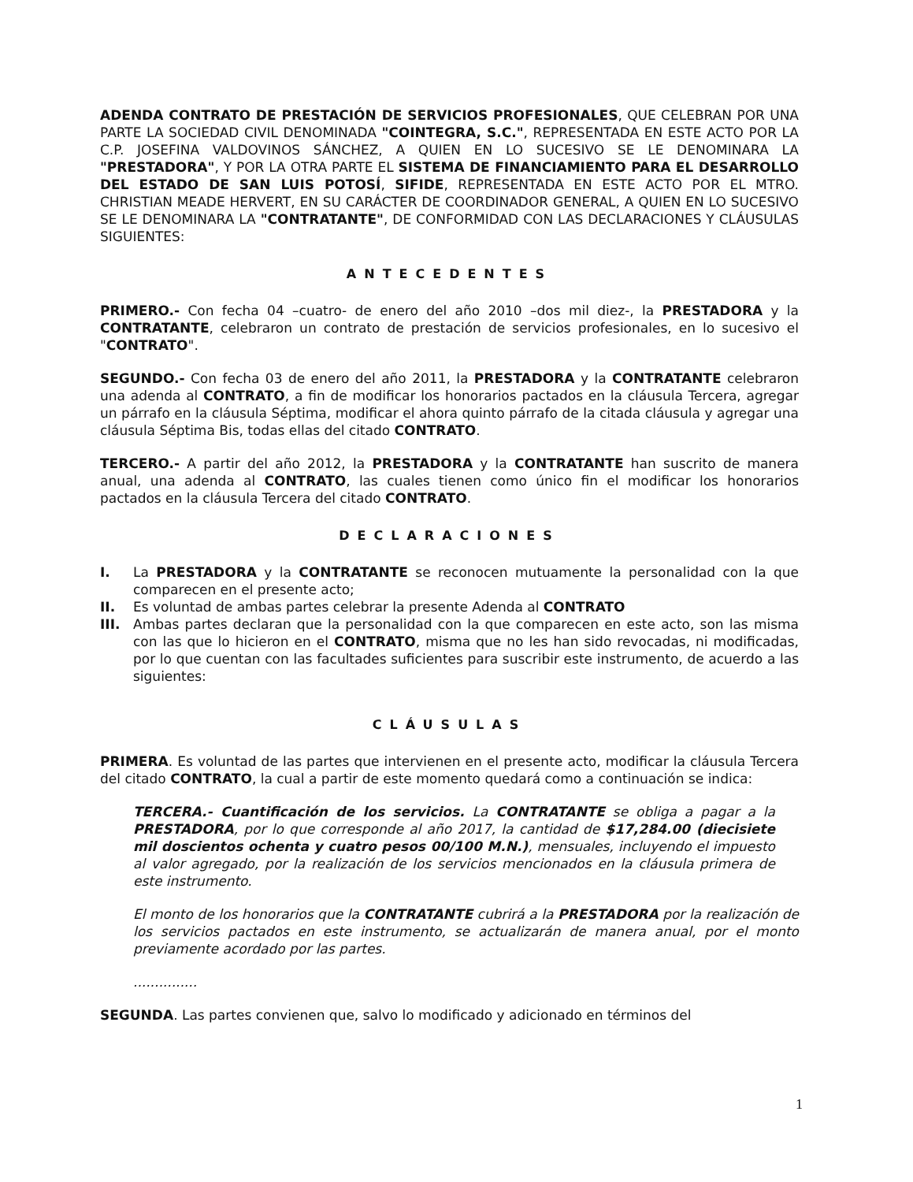ADENDA CONTRATO DE PRESTACIÓN DE SERVICIOS PROFESIONALES, QUE CELEBRAN POR UNA PARTE LA SOCIEDAD CIVIL DENOMINADA "COINTEGRA, S.C.", REPRESENTADA EN ESTE ACTO POR LA C.P. JOSEFINA VALDOVINOS SÁNCHEZ, A QUIEN EN LO SUCESIVO SE LE DENOMINARA LA "PRESTADORA", Y POR LA OTRA PARTE EL SISTEMA DE FINANCIAMIENTO PARA EL DESARROLLO DEL ESTADO DE SAN LUIS POTOSÍ, SIFIDE, REPRESENTADA EN ESTE ACTO POR EL MTRO. CHRISTIAN MEADE HERVERT, EN SU CARÁCTER DE COORDINADOR GENERAL, A QUIEN EN LO SUCESIVO SE LE DENOMINARA LA "CONTRATANTE", DE CONFORMIDAD CON LAS DECLARACIONES Y CLÁUSULAS SIGUIENTES:
ANTECEDENTES
PRIMERO.- Con fecha 04 –cuatro- de enero del año 2010 –dos mil diez-, la PRESTADORA y la CONTRATANTE, celebraron un contrato de prestación de servicios profesionales, en lo sucesivo el "CONTRATO".
SEGUNDO.- Con fecha 03 de enero del año 2011, la PRESTADORA y la CONTRATANTE celebraron una adenda al CONTRATO, a fin de modificar los honorarios pactados en la cláusula Tercera, agregar un párrafo en la cláusula Séptima, modificar el ahora quinto párrafo de la citada cláusula y agregar una cláusula Séptima Bis, todas ellas del citado CONTRATO.
TERCERO.- A partir del año 2012, la PRESTADORA y la CONTRATANTE han suscrito de manera anual, una adenda al CONTRATO, las cuales tienen como único fin el modificar los honorarios pactados en la cláusula Tercera del citado CONTRATO.
DECLARACIONES
I. La PRESTADORA y la CONTRATANTE se reconocen mutuamente la personalidad con la que comparecen en el presente acto;
II. Es voluntad de ambas partes celebrar la presente Adenda al CONTRATO
III. Ambas partes declaran que la personalidad con la que comparecen en este acto, son las misma con las que lo hicieron en el CONTRATO, misma que no les han sido revocadas, ni modificadas, por lo que cuentan con las facultades suficientes para suscribir este instrumento, de acuerdo a las siguientes:
CLÁUSULAS
PRIMERA. Es voluntad de las partes que intervienen en el presente acto, modificar la cláusula Tercera del citado CONTRATO, la cual a partir de este momento quedará como a continuación se indica:
TERCERA.- Cuantificación de los servicios. La CONTRATANTE se obliga a pagar a la PRESTADORA, por lo que corresponde al año 2017, la cantidad de $17,284.00 (diecisiete mil doscientos ochenta y cuatro pesos 00/100 M.N.), mensuales, incluyendo el impuesto al valor agregado, por la realización de los servicios mencionados en la cláusula primera de este instrumento.
El monto de los honorarios que la CONTRATANTE cubrirá a la PRESTADORA por la realización de los servicios pactados en este instrumento, se actualizarán de manera anual, por el monto previamente acordado por las partes.
...............
SEGUNDA. Las partes convienen que, salvo lo modificado y adicionado en términos del
1